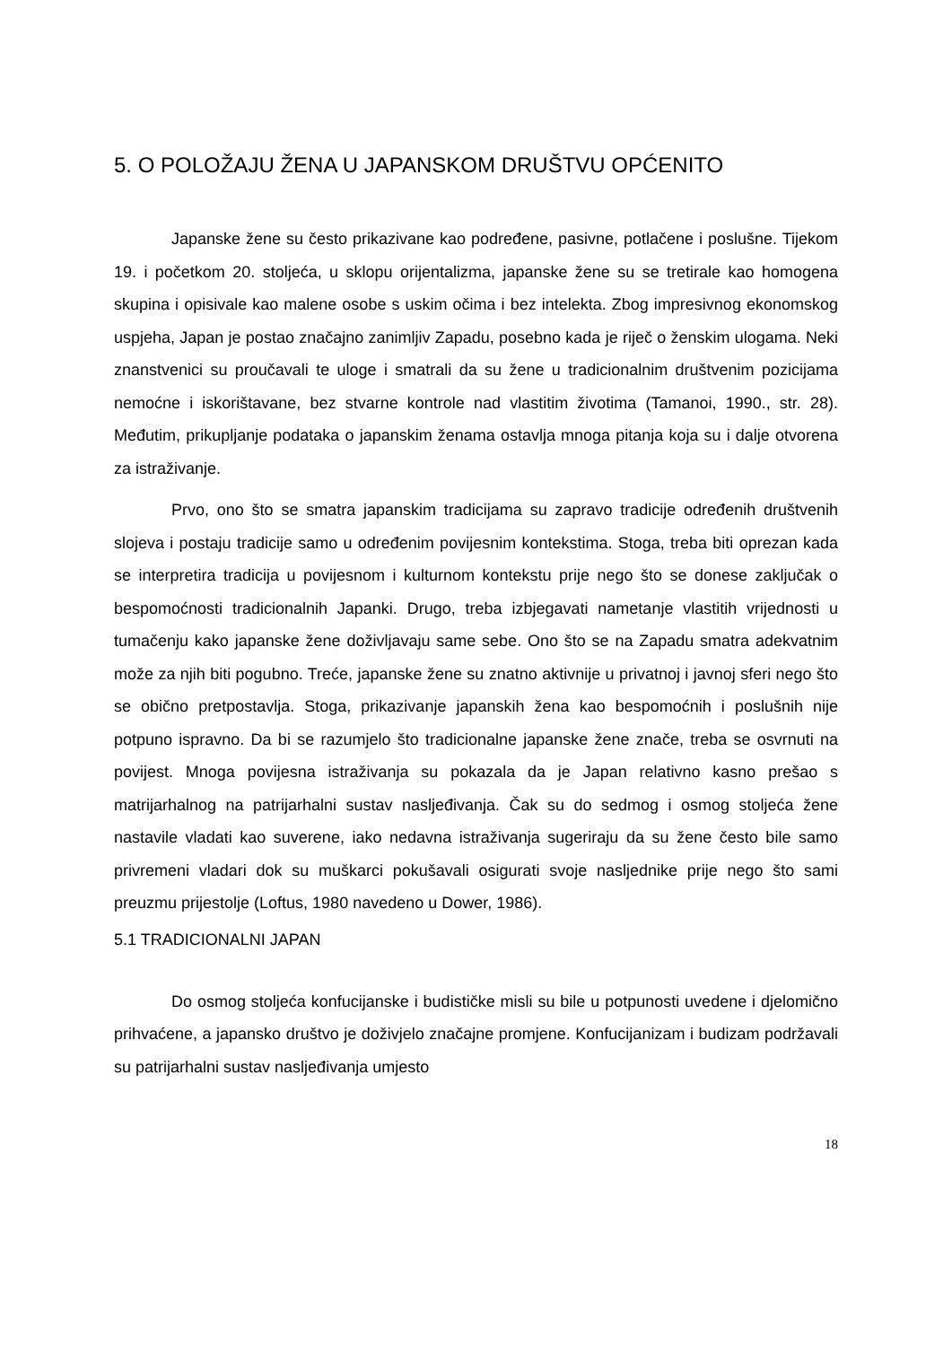5. O POLOŽAJU ŽENA U JAPANSKOM DRUŠTVU OPĆENITO
Japanske žene su često prikazivane kao podređene, pasivne, potlačene i poslušne. Tijekom 19. i početkom 20. stoljeća, u sklopu orijentalizma, japanske žene su se tretirale kao homogena skupina i opisivale kao malene osobe s uskim očima i bez intelekta. Zbog impresivnog ekonomskog uspjeha, Japan je postao značajno zanimljiv Zapadu, posebno kada je riječ o ženskim ulogama. Neki znanstvenici su proučavali te uloge i smatrali da su žene u tradicionalnim društvenim pozicijama nemoćne i iskorištavane, bez stvarne kontrole nad vlastitim životima (Tamanoi, 1990., str. 28). Međutim, prikupljanje podataka o japanskim ženama ostavlja mnoga pitanja koja su i dalje otvorena za istraživanje.
Prvo, ono što se smatra japanskim tradicijama su zapravo tradicije određenih društvenih slojeva i postaju tradicije samo u određenim povijesnim kontekstima. Stoga, treba biti oprezan kada se interpretira tradicija u povijesnom i kulturnom kontekstu prije nego što se donese zaključak o bespomoćnosti tradicionalnih Japanki. Drugo, treba izbjegavati nametanje vlastitih vrijednosti u tumačenju kako japanske žene doživljavaju same sebe. Ono što se na Zapadu smatra adekvatnim može za njih biti pogubno. Treće, japanske žene su znatno aktivnije u privatnoj i javnoj sferi nego što se obično pretpostavlja. Stoga, prikazivanje japanskih žena kao bespomoćnih i poslušnih nije potpuno ispravno. Da bi se razumjelo što tradicionalne japanske žene znače, treba se osvrnuti na povijest. Mnoga povijesna istraživanja su pokazala da je Japan relativno kasno prešao s matrijarhalnog na patrijarhalni sustav nasljeđivanja. Čak su do sedmog i osmog stoljeća žene nastavile vladati kao suverene, iako nedavna istraživanja sugeriraju da su žene često bile samo privremeni vladari dok su muškarci pokušavali osigurati svoje nasljednike prije nego što sami preuzmu prijestolje (Loftus, 1980 navedeno u Dower, 1986).
5.1 TRADICIONALNI JAPAN
Do osmog stoljeća konfucijanske i budističke misli su bile u potpunosti uvedene i djelomično prihvaćene, a japansko društvo je doživjelo značajne promjene. Konfucijanizam i budizam podržavali su patrijarhalni sustav nasljeđivanja umjesto
18